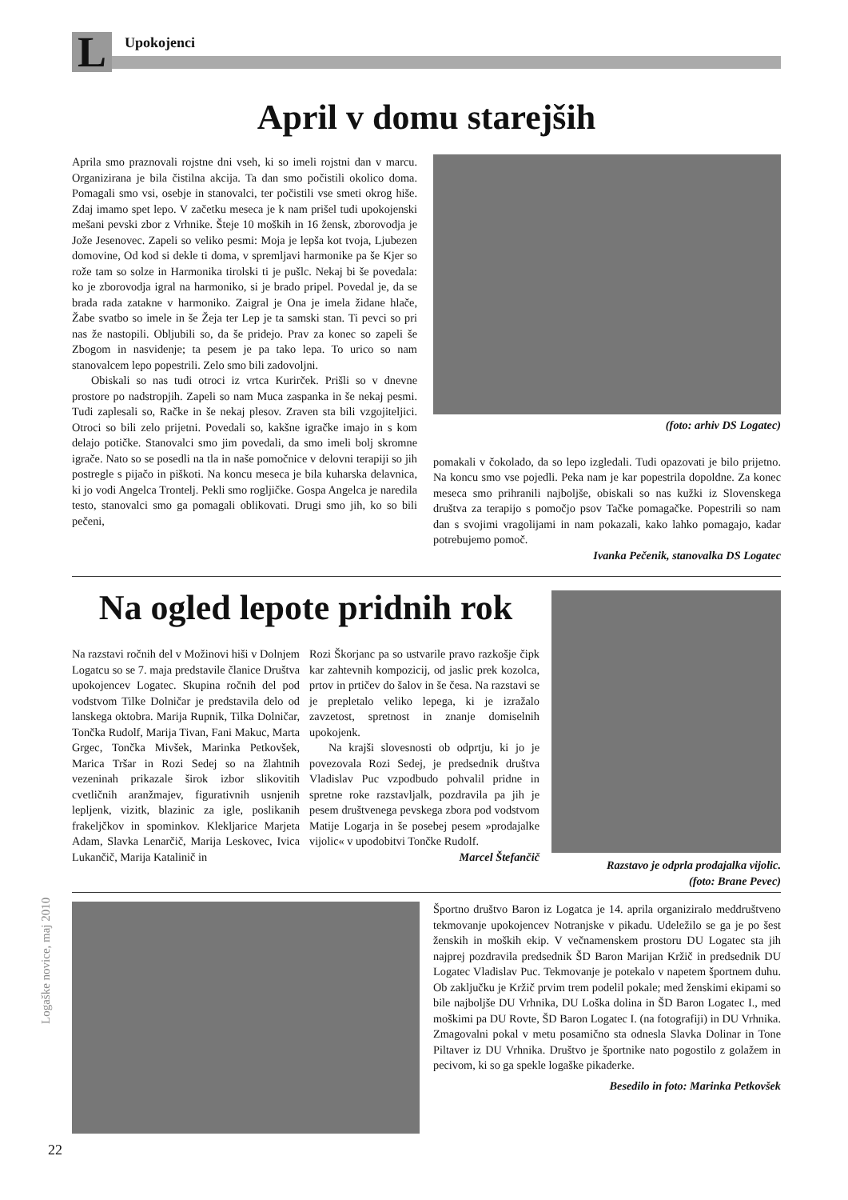L Upokojenci
April v domu starejših
Aprila smo praznovali rojstne dni vseh, ki so imeli rojstni dan v marcu. Organizirana je bila čistilna akcija. Ta dan smo počistili okolico doma. Pomagali smo vsi, osebje in stanovalci, ter počistili vse smeti okrog hiše. Zdaj imamo spet lepo. V začetku meseca je k nam prišel tudi upokojenski mešani pevski zbor z Vrhnike. Šteje 10 moških in 16 žensk, zborovodja je Jože Jesenovec. Zapeli so veliko pesmi: Moja je lepša kot tvoja, Ljubezen domovine, Od kod si dekle ti doma, v spremljavi harmonike pa še Kjer so rože tam so solze in Harmonika tirolski ti je pušlc. Nekaj bi še povedala: ko je zborovodja igral na harmoniko, si je brado pripel. Povedal je, da se brada rada zatakne v harmoniko. Zaigral je Ona je imela židane hlače, Žabe svatbo so imele in še Žeja ter Lep je ta samski stan. Ti pevci so pri nas že nastopili. Obljubili so, da še pridejo. Prav za konec so zapeli še Zbogom in nasvidenje; ta pesem je pa tako lepa. To urico so nam stanovalcem lepo popestrili. Zelo smo bili zadovoljni.
Obiskali so nas tudi otroci iz vrtca Kurirček. Prišli so v dnevne prostore po nadstropjih. Zapeli so nam Muca zaspanka in še nekaj pesmi. Tudi zaplesali so, Račke in še nekaj plesov. Zraven sta bili vzgojiteljici. Otroci so bili zelo prijetni. Povedali so, kakšne igračke imajo in s kom delajo potičke. Stanovalci smo jim povedali, da smo imeli bolj skromne igrače. Nato so se posedli na tla in naše pomočnice v delovni terapiji so jih postregle s pijačo in piškoti. Na koncu meseca je bila kuharska delavnica, ki jo vodi Angelca Trontelj. Pekli smo rogljičke. Gospa Angelca je naredila testo, stanovalci smo ga pomagali oblikovati. Drugi smo jih, ko so bili pečeni,
(foto: arhiv DS Logatec)
pomakali v čokolado, da so lepo izgledali. Tudi opazovati je bilo prijetno. Na koncu smo vse pojedli. Peka nam je kar popestrila dopoldne. Za konec meseca smo prihranili najboljše, obiskali so nas kužki iz Slovenskega društva za terapijo s pomočjo psov Tačke pomagačke. Popestrili so nam dan s svojimi vragolijami in nam pokazali, kako lahko pomagajo, kadar potrebujemo pomoč.
Ivanka Pečenik, stanovalka DS Logatec
Na ogled lepote pridnih rok
Na razstavi ročnih del v Možinovi hiši v Dolnjem Logatcu so se 7. maja predstavile članice Društva upokojencev Logatec. Skupina ročnih del pod vodstvom Tilke Dolničar je predstavila delo od lanskega oktobra. Marija Rupnik, Tilka Dolničar, Tončka Rudolf, Marija Tivan, Fani Makuc, Marta Grgec, Tončka Mivšek, Marinka Petkovšek, Marica Tršar in Rozi Sedej so na žlahtnih vezeninah prikazale širok izbor slikovitih cvetličnih aranžmajev, figurativnih usnjenih lepljenk, vizitk, blazinic za igle, poslikanih frakeljčkov in spominkov. Klekljarice Marjeta Adam, Slavka Lenarčič, Marija Leskovec, Ivica Lukančič, Marija Katalinič in
Rozi Škorjanc pa so ustvarile pravo razkošje čipk kar zahtevnih kompozicij, od jaslic prek kozolca, prtov in prtičev do šalov in še česa. Na razstavi se je prepletalo veliko lepega, ki je izražalo zavzetost, spretnost in znanje domiselnih upokojenk.
Na krajši slovesnosti ob odprtju, ki jo je povezovala Rozi Sedej, je predsednik društva Vladislav Puc vzpodbudo pohvalil pridne in spretne roke razstavljalk, pozdravila pa jih je pesem društvenega pevskega zbora pod vodstvom Matije Logarja in še posebej pesem »prodajalke vijolic« v upodobitvi Tončke Rudolf.
Marcel Štefančič
Razstavo je odprla prodajalka vijolic.
(foto: Brane Pevec)
Športno društvo Baron iz Logatca je 14. aprila organiziralo meddruštveno tekmovanje upokojencev Notranjske v pikadu. Udeležilo se ga je po šest ženskih in moških ekip. V večnamenskem prostoru DU Logatec sta jih najprej pozdravila predsednik ŠD Baron Marijan Kržič in predsednik DU Logatec Vladislav Puc. Tekmovanje je potekalo v napetem športnem duhu. Ob zaključku je Kržič prvim trem podelil pokale; med ženskimi ekipami so bile najboljše DU Vrhnika, DU Loška dolina in ŠD Baron Logatec I., med moškimi pa DU Rovte, ŠD Baron Logatec I. (na fotografiji) in DU Vrhnika. Zmagovalni pokal v metu posamično sta odnesla Slavka Dolinar in Tone Piltaver iz DU Vrhnika. Društvo je športnike nato pogostilo z golažem in pecivom, ki so ga spekle logaške pikaderke.
Besedilo in foto: Marinka Petkovšek
Logaške novice, maj 2010
22